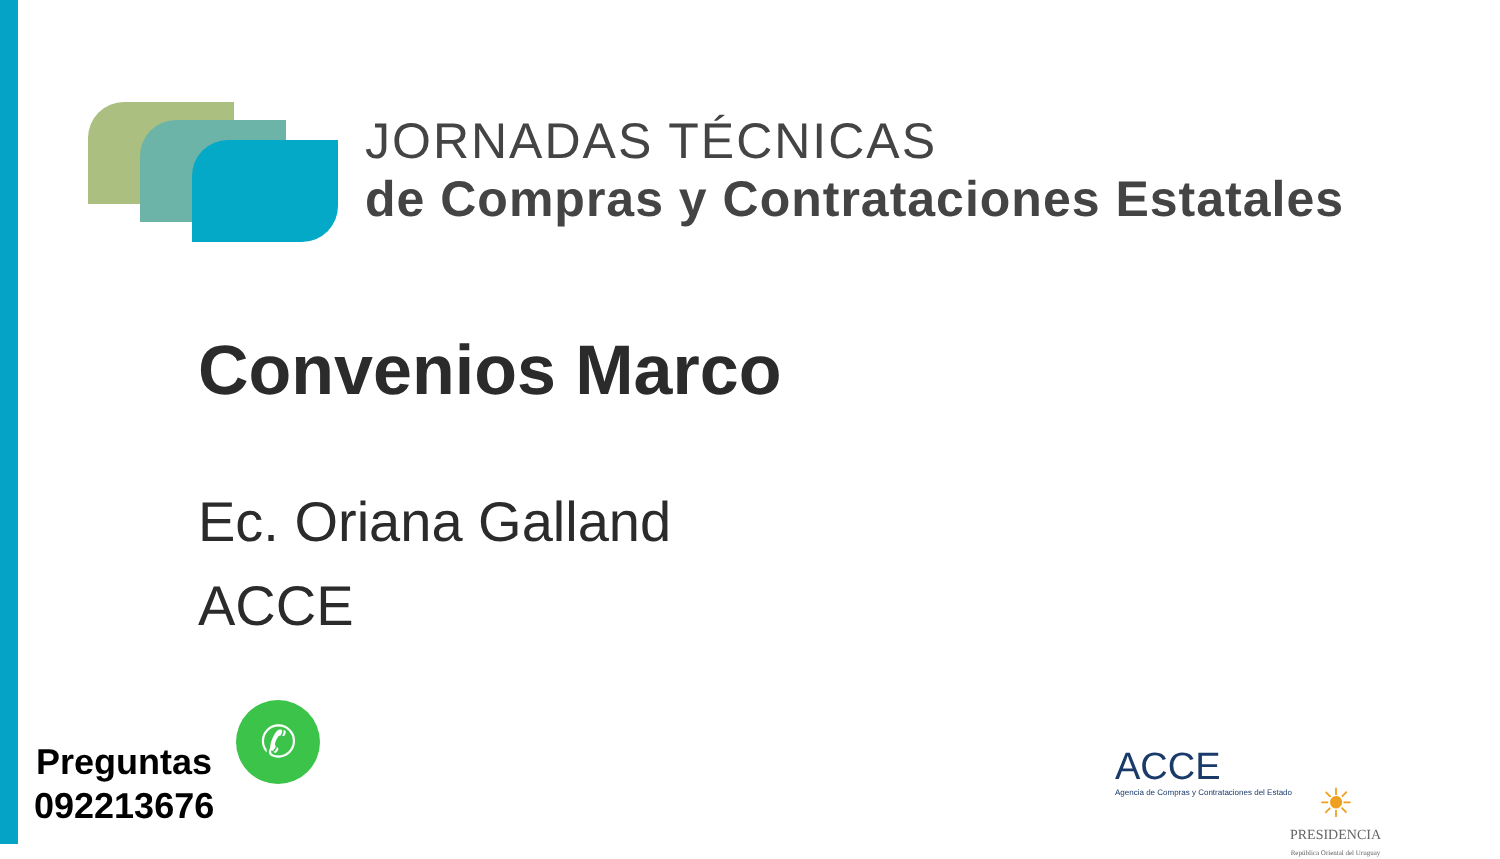JORNADAS TÉCNICAS
de Compras y Contrataciones Estatales
Convenios Marco
Ec. Oriana Galland
ACCE
Preguntas
092213676
✆
ACCE
Agencia de Compras y Contrataciones del Estado
☀
PRESIDENCIA
República Oriental del Uruguay